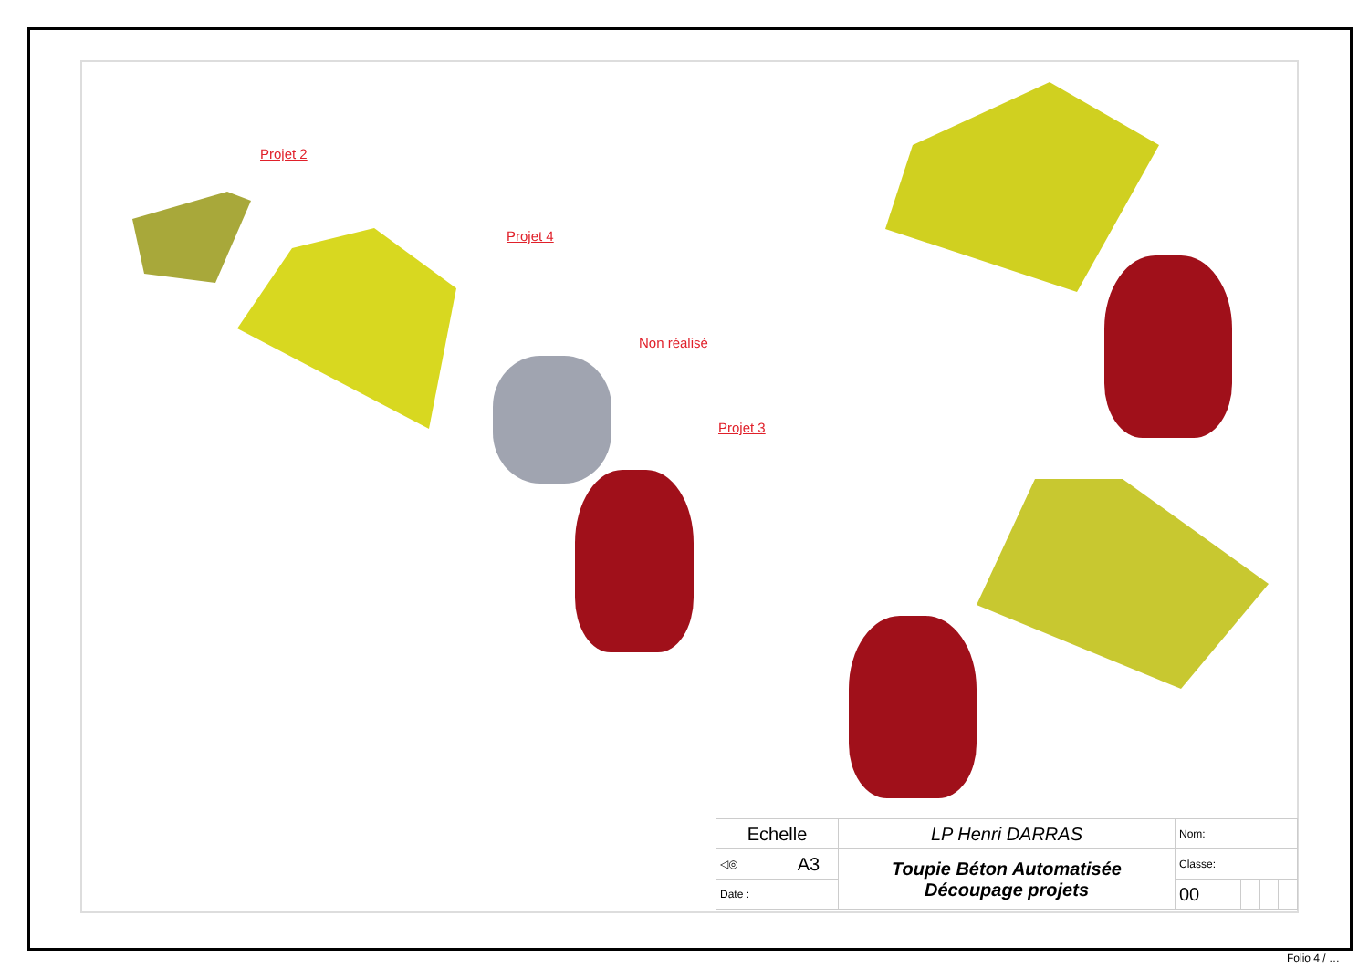Projet 2
Projet 4
Non réalisé
Projet 3
| Echelle | | LP Henri DARRAS | Nom: | | | |
| ◁◎ | A3 | Toupie Béton Automatisée Découpage projets | Classe: | | | |
| Date : | | | 00 | | | |
Folio 4 / …